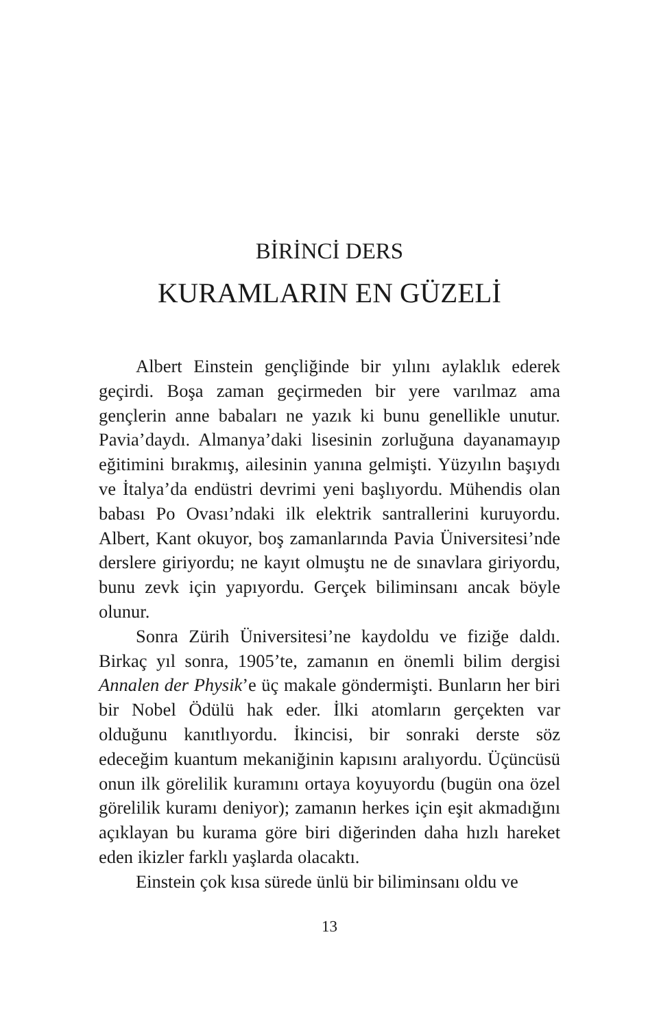BİRİNCİ DERS
KURAMLARIN EN GÜZELİ
Albert Einstein gençliğinde bir yılını aylaklık ederek geçirdi. Boşa zaman geçirmeden bir yere varılmaz ama gençlerin anne babaları ne yazık ki bunu genellikle unu­tur. Pavia’daydı. Almanya’daki lisesinin zorluğuna daya­namayıp eğitimini bırakmış, ailesinin yanına gelmişti. Yüzyılın başıydı ve İtalya’da endüstri devrimi yeni başlı­yordu. Mühendis olan babası Po Ovası’ndaki ilk elektrik santrallerini kuruyordu. Albert, Kant okuyor, boş zaman­larında Pavia Üniversitesi’nde derslere giriyordu; ne kayıt olmuştu ne de sınavlara giriyordu, bunu zevk için yapı­yordu. Gerçek biliminsanı ancak böyle olunur.
Sonra Zürih Üniversitesi’ne kaydoldu ve fiziğe daldı. Birkaç yıl sonra, 1905’te, zamanın en önemli bilim der­gisi Annalen der Physik’e üç makale göndermişti. Bunla­rın her biri bir Nobel Ödülü hak eder. İlki atomların ger­çekten var olduğunu kanıtlıyordu. İkincisi, bir sonraki derste söz edeceğim kuantum mekaniğinin kapısını ara­lıyordu. Üçüncüsü onun ilk görelilik kuramını ortaya ko­yuyordu (bugün ona özel görelilik kuramı deniyor); za­manın herkes için eşit akmadığını açıklayan bu kurama göre biri diğerinden daha hızlı hareket eden ikizler fark­lı yaşlarda olacaktı.
Einstein çok kısa sürede ünlü bir biliminsanı oldu ve
13